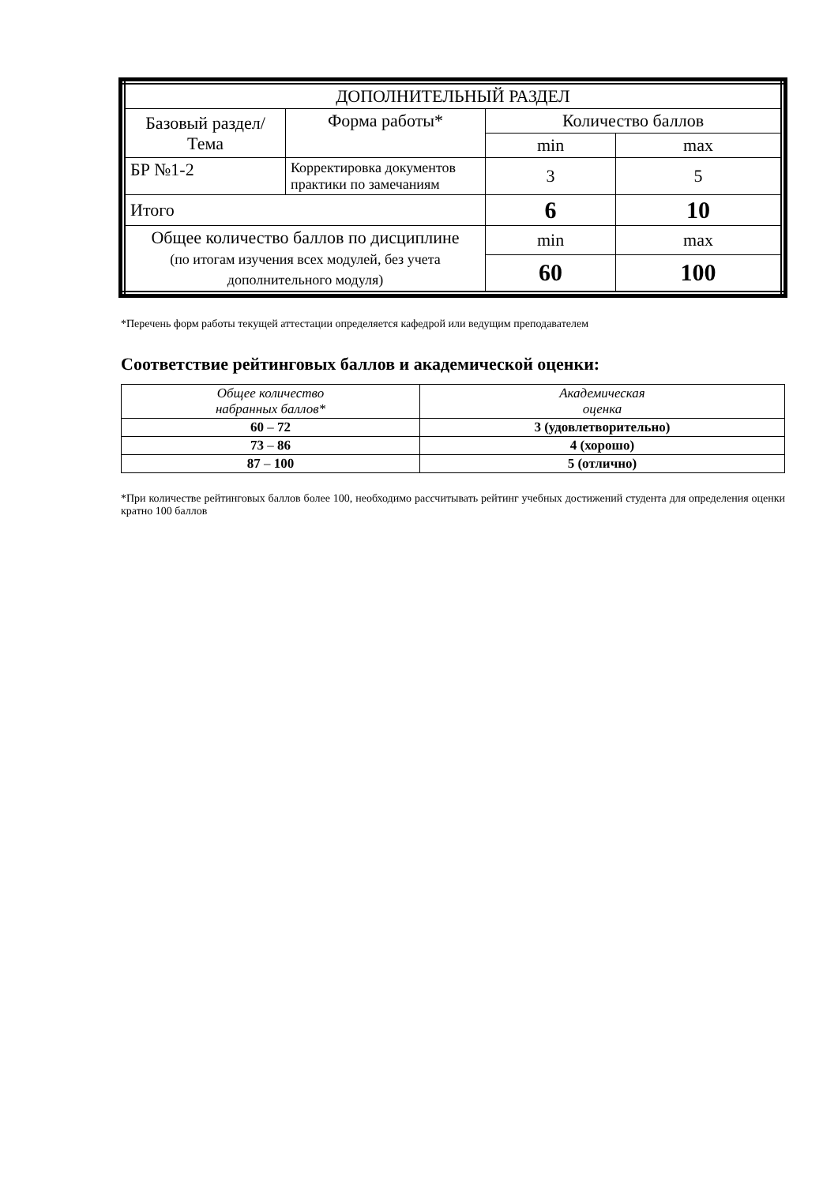| ДОПОЛНИТЕЛЬНЫЙ РАЗДЕЛ | | | |
| Базовый раздел/ Тема | Форма работы* | Количество баллов | |
| | | min | max |
| БР №1-2 | Корректировка документов практики по замечаниям | 3 | 5 |
| Итого | | 6 | 10 |
| Общее количество баллов по дисциплине (по итогам изучения всех модулей, без учета дополнительного модуля) | | min | max |
| | | 60 | 100 |
*Перечень форм работы текущей аттестации определяется кафедрой или ведущим преподавателем
Соответствие рейтинговых баллов и академической оценки:
| Общее количество набранных баллов* | Академическая оценка |
| --- | --- |
| 60 – 72 | 3 (удовлетворительно) |
| 73 – 86 | 4 (хорошо) |
| 87 – 100 | 5 (отлично) |
*При количестве рейтинговых баллов более 100, необходимо рассчитывать рейтинг учебных достижений студента для определения оценки кратно 100 баллов